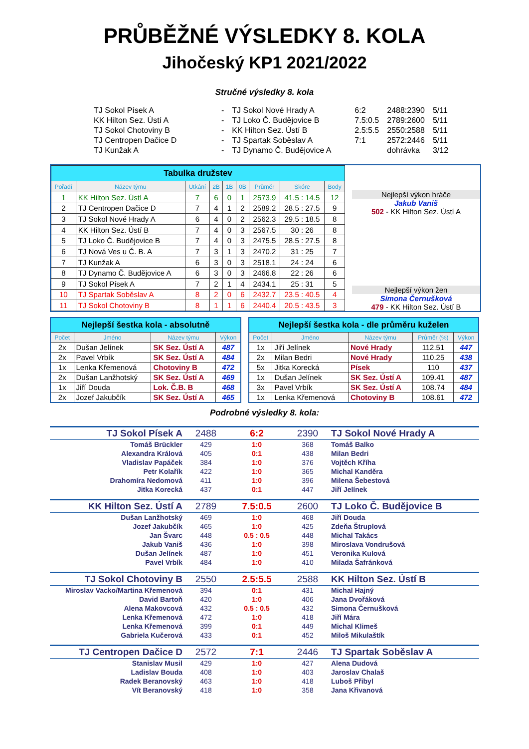PRŮBĚŽNÉ VÝSLEDKY 8. KOLA
Jihočeský KP1 2021/2022
Stručné výsledky 8. kola
| TJ Sokol Písek A | - | TJ Sokol Nové Hrady A | 6:2 | 2488:2390 | 5/11 |
| KK Hilton Sez. Ústí A | - | TJ Loko Č. Budějovice B | 7.5:0.5 | 2789:2600 | 5/11 |
| TJ Sokol Chotoviny B | - | KK Hilton Sez. Ústí B | 2.5:5.5 | 2550:2588 | 5/11 |
| TJ Centropen Dačice D | - | TJ Spartak Soběslav A | 7:1 | 2572:2446 | 5/11 |
| TJ Kunžak A | - | TJ Dynamo Č. Budějovice A | | dohrávka | 3/12 |
| Tabulka družstev | | | | | | | | |
| Pořadí | Název týmu | Utkání | 2B | 1B | 0B | Průměr | Skóre | Body |
| 1 | KK Hilton Sez. Ústí A | 7 | 6 | 0 | 1 | 2573.9 | 41.5 : 14.5 | 12 |
| 2 | TJ Centropen Dačice D | 7 | 4 | 1 | 2 | 2589.2 | 28.5 : 27.5 | 9 |
| 3 | TJ Sokol Nové Hrady A | 6 | 4 | 0 | 2 | 2562.3 | 29.5 : 18.5 | 8 |
| 4 | KK Hilton Sez. Ústí B | 7 | 4 | 0 | 3 | 2567.5 | 30 : 26 | 8 |
| 5 | TJ Loko Č. Budějovice B | 7 | 4 | 0 | 3 | 2475.5 | 28.5 : 27.5 | 8 |
| 6 | TJ Nová Ves u Č. B. A | 7 | 3 | 1 | 3 | 2470.2 | 31 : 25 | 7 |
| 7 | TJ Kunžak A | 6 | 3 | 0 | 3 | 2518.1 | 24 : 24 | 6 |
| 8 | TJ Dynamo Č. Budějovice A | 6 | 3 | 0 | 3 | 2466.8 | 22 : 26 | 6 |
| 9 | TJ Sokol Písek A | 7 | 2 | 1 | 4 | 2434.1 | 25 : 31 | 5 |
| 10 | TJ Spartak Soběslav A | 8 | 2 | 0 | 6 | 2432.7 | 23.5 : 40.5 | 4 |
| 11 | TJ Sokol Chotoviny B | 8 | 1 | 1 | 6 | 2440.4 | 20.5 : 43.5 | 3 |
Nejlepší výkon hráče
Jakub Vaniš
502 - KK Hilton Sez. Ústí A
Nejlepší výkon žen
Simona Černušková
479 - KK Hilton Sez. Ústí B
| Nejlepší šestka kola - absolutně | | | |
| Počet | Jméno | Název týmu | Výkon |
| 2x | Dušan Jelínek | SK Sez. Ústí A | 487 |
| 2x | Pavel Vrbík | SK Sez. Ústí A | 484 |
| 1x | Lenka Křemenová | Chotoviny B | 472 |
| 2x | Dušan Lanžhotský | SK Sez. Ústí A | 469 |
| 1x | Jiří Douda | Lok. Č.B. B | 468 |
| 2x | Jozef Jakubčík | SK Sez. Ústí A | 465 |
| Nejlepší šestka kola - dle průměru kuželen | | | | |
| Počet | Jméno | Název týmu | Průměr (%) | Výkon |
| 1x | Jiří Jelínek | Nové Hrady | 112.51 | 447 |
| 2x | Milan Bedri | Nové Hrady | 110.25 | 438 |
| 5x | Jitka Korecká | Písek | 110 | 437 |
| 1x | Dušan Jelínek | SK Sez. Ústí A | 109.41 | 487 |
| 3x | Pavel Vrbík | SK Sez. Ústí A | 108.74 | 484 |
| 1x | Lenka Křemenová | Chotoviny B | 108.61 | 472 |
Podrobné výsledky 8. kola:
| TJ Sokol Písek A | 2488 | 6:2 | 2390 | TJ Sokol Nové Hrady A |
| Tomáš Brückler | 429 | 1:0 | 368 | Tomáš Balko |
| Alexandra Králová | 405 | 0:1 | 438 | Milan Bedri |
| Vladislav Papáček | 384 | 1:0 | 376 | Vojtěch Kříha |
| Petr Kolařík | 422 | 1:0 | 365 | Michal Kanděra |
| Drahomíra Nedomová | 411 | 1:0 | 396 | Milena Šebestová |
| Jitka Korecká | 437 | 0:1 | 447 | Jiří Jelínek |
| KK Hilton Sez. Ústí A | 2789 | 7.5:0.5 | 2600 | TJ Loko Č. Budějovice B |
| Dušan Lanžhotský | 469 | 1:0 | 468 | Jiří Douda |
| Jozef Jakubčík | 465 | 1:0 | 425 | Zdeňa Štruplová |
| Jan Švarc | 448 | 0.5 : 0.5 | 448 | Michal Takács |
| Jakub Vaniš | 436 | 1:0 | 398 | Miroslava Vondrušová |
| Dušan Jelínek | 487 | 1:0 | 451 | Veronika Kulová |
| Pavel Vrbík | 484 | 1:0 | 410 | Milada Šafránková |
| TJ Sokol Chotoviny B | 2550 | 2.5:5.5 | 2588 | KK Hilton Sez. Ústí B |
| Miroslav Vacko/Martina Křemenová | 394 | 0:1 | 431 | Michal Hajný |
| David Bartoň | 420 | 1:0 | 406 | Jana Dvořáková |
| Alena Makovcová | 432 | 0.5 : 0.5 | 432 | Simona Černušková |
| Lenka Křemenová | 472 | 1:0 | 418 | Jiří Mára |
| Lenka Křemenová | 399 | 0:1 | 449 | Michal Klimeš |
| Gabriela Kučerová | 433 | 0:1 | 452 | Miloš Mikulaštík |
| TJ Centropen Dačice D | 2572 | 7:1 | 2446 | TJ Spartak Soběslav A |
| Stanislav Musil | 429 | 1:0 | 427 | Alena Dudová |
| Ladislav Bouda | 408 | 1:0 | 403 | Jaroslav Chalaš |
| Radek Beranovský | 463 | 1:0 | 418 | Luboš Přibyl |
| Vít Beranovský | 418 | 1:0 | 358 | Jana Křivanová |